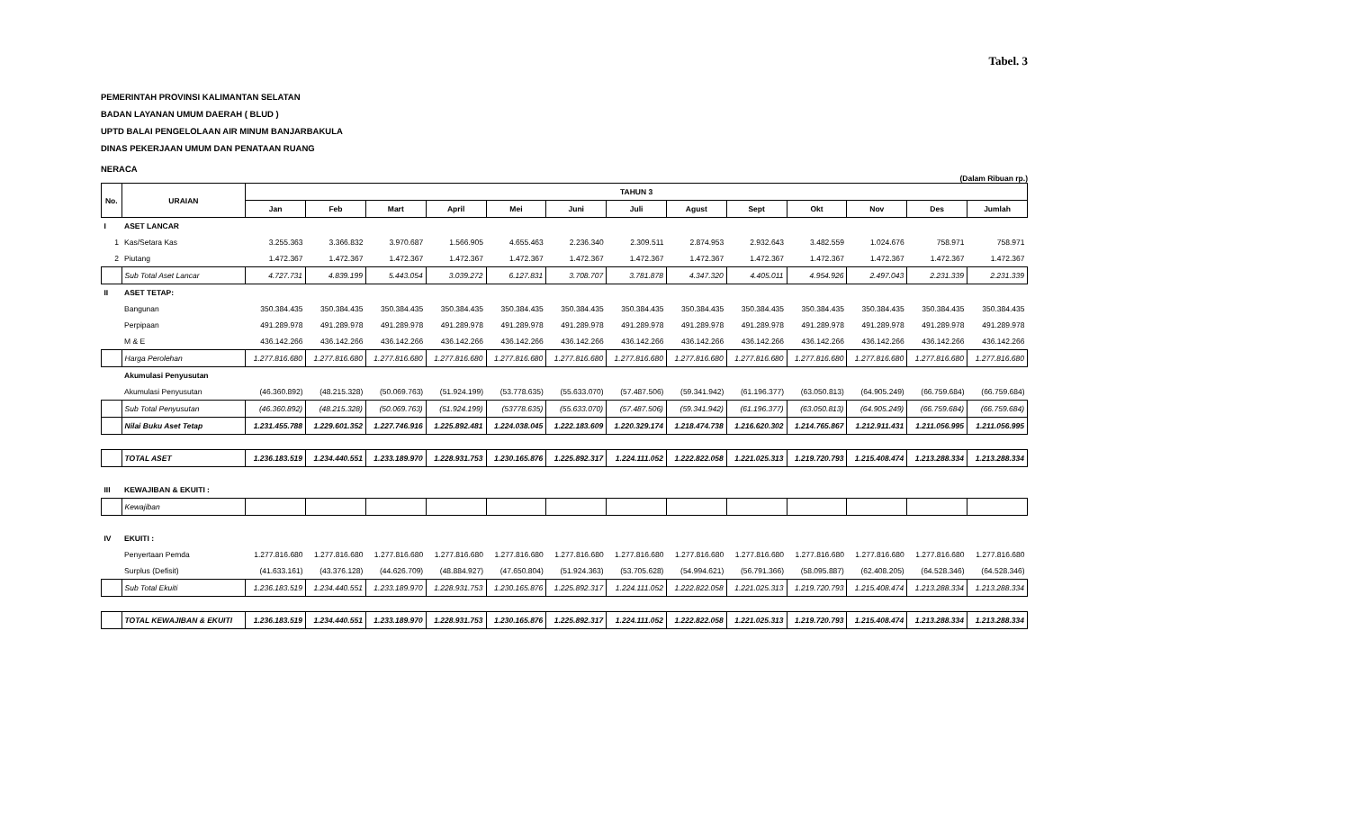Tabel. 3
PEMERINTAH PROVINSI KALIMANTAN SELATAN
BADAN LAYANAN UMUM DAERAH ( BLUD )
UPTD BALAI PENGELOLAAN AIR MINUM BANJARBAKULA
DINAS PEKERJAAN UMUM DAN PENATAAN RUANG
NERACA
(Dalam Ribuan rp.)
| No. | URAIAN | TAHUN 3 | | | | | | | | | | | | |
| --- | --- | --- | --- | --- | --- | --- | --- | --- | --- | --- | --- | --- | --- | --- |
| | | Jan | Feb | Mart | April | Mei | Juni | Juli | Agust | Sept | Okt | Nov | Des | Jumlah |
| I | ASET LANCAR | | | | | | | | | | | | | |
| 1 | Kas/Setara Kas | 3.255.363 | 3.366.832 | 3.970.687 | 1.566.905 | 4.655.463 | 2.236.340 | 2.309.511 | 2.874.953 | 2.932.643 | 3.482.559 | 1.024.676 | 758.971 | 758.971 |
| 2 | Piutang | 1.472.367 | 1.472.367 | 1.472.367 | 1.472.367 | 1.472.367 | 1.472.367 | 1.472.367 | 1.472.367 | 1.472.367 | 1.472.367 | 1.472.367 | 1.472.367 | 1.472.367 |
| | Sub Total Aset Lancar | 4.727.731 | 4.839.199 | 5.443.054 | 3.039.272 | 6.127.831 | 3.708.707 | 3.781.878 | 4.347.320 | 4.405.011 | 4.954.926 | 2.497.043 | 2.231.339 | 2.231.339 |
| II | ASET TETAP: | | | | | | | | | | | | | |
| | Bangunan | 350.384.435 | 350.384.435 | 350.384.435 | 350.384.435 | 350.384.435 | 350.384.435 | 350.384.435 | 350.384.435 | 350.384.435 | 350.384.435 | 350.384.435 | 350.384.435 | 350.384.435 |
| | Perpipaan | 491.289.978 | 491.289.978 | 491.289.978 | 491.289.978 | 491.289.978 | 491.289.978 | 491.289.978 | 491.289.978 | 491.289.978 | 491.289.978 | 491.289.978 | 491.289.978 | 491.289.978 |
| | M & E | 436.142.266 | 436.142.266 | 436.142.266 | 436.142.266 | 436.142.266 | 436.142.266 | 436.142.266 | 436.142.266 | 436.142.266 | 436.142.266 | 436.142.266 | 436.142.266 | 436.142.266 |
| | Harga Perolehan | 1.277.816.680 | 1.277.816.680 | 1.277.816.680 | 1.277.816.680 | 1.277.816.680 | 1.277.816.680 | 1.277.816.680 | 1.277.816.680 | 1.277.816.680 | 1.277.816.680 | 1.277.816.680 | 1.277.816.680 | 1.277.816.680 |
| | Akumulasi Penyusutan | | | | | | | | | | | | | |
| | Akumulasi Penyusutan | (46.360.892) | (48.215.328) | (50.069.763) | (51.924.199) | (53.778.635) | (55.633.070) | (57.487.506) | (59.341.942) | (61.196.377) | (63.050.813) | (64.905.249) | (66.759.684) | (66.759.684) |
| | Sub Total Penyusutan | (46.360.892) | (48.215.328) | (50.069.763) | (51.924.199) | (53778.635) | (55.633.070) | (57.487.506) | (59.341.942) | (61.196.377) | (63.050.813) | (64.905.249) | (66.759.684) | (66.759.684) |
| | Nilai Buku Aset Tetap | 1.231.455.788 | 1.229.601.352 | 1.227.746.916 | 1.225.892.481 | 1.224.038.045 | 1.222.183.609 | 1.220.329.174 | 1.218.474.738 | 1.216.620.302 | 1.214.765.867 | 1.212.911.431 | 1.211.056.995 | 1.211.056.995 |
| | TOTAL ASET | 1.236.183.519 | 1.234.440.551 | 1.233.189.970 | 1.228.931.753 | 1.230.165.876 | 1.225.892.317 | 1.224.111.052 | 1.222.822.058 | 1.221.025.313 | 1.219.720.793 | 1.215.408.474 | 1.213.288.334 | 1.213.288.334 |
| III | KEWAJIBAN & EKUITI : | | | | | | | | | | | | | |
| | Kewajiban | | | | | | | | | | | | | |
| IV | EKUITI : | | | | | | | | | | | | | |
| | Penyertaan Pemda | 1.277.816.680 | 1.277.816.680 | 1.277.816.680 | 1.277.816.680 | 1.277.816.680 | 1.277.816.680 | 1.277.816.680 | 1.277.816.680 | 1.277.816.680 | 1.277.816.680 | 1.277.816.680 | 1.277.816.680 | 1.277.816.680 |
| | Surplus (Defisit) | (41.633.161) | (43.376.128) | (44.626.709) | (48.884.927) | (47.650.804) | (51.924.363) | (53.705.628) | (54.994.621) | (56.791.366) | (58.095.887) | (62.408.205) | (64.528.346) | (64.528.346) |
| | Sub Total Ekuiti | 1.236.183.519 | 1.234.440.551 | 1.233.189.970 | 1.228.931.753 | 1.230.165.876 | 1.225.892.317 | 1.224.111.052 | 1.222.822.058 | 1.221.025.313 | 1.219.720.793 | 1.215.408.474 | 1.213.288.334 | 1.213.288.334 |
| | TOTAL KEWAJIBAN & EKUITI | 1.236.183.519 | 1.234.440.551 | 1.233.189.970 | 1.228.931.753 | 1.230.165.876 | 1.225.892.317 | 1.224.111.052 | 1.222.822.058 | 1.221.025.313 | 1.219.720.793 | 1.215.408.474 | 1.213.288.334 | 1.213.288.334 |